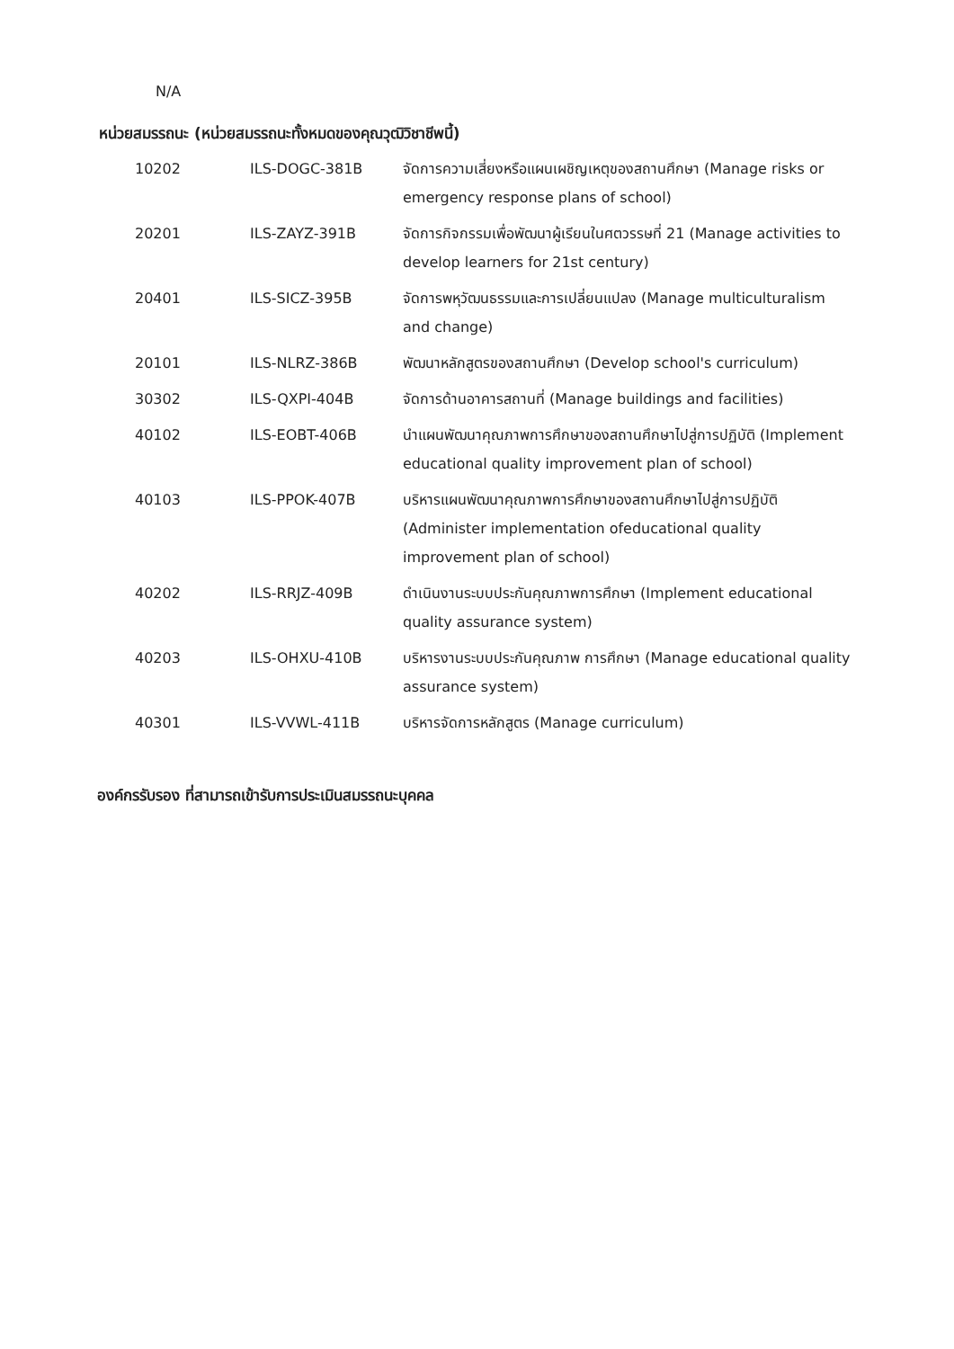N/A
หน่วยสมรรถนะ (หน่วยสมรรถนะทั้งหมดของคุณวุฒิวิชาชีพนี้)
| 10202 | ILS-DOGC-381B | จัดการความเสี่ยงหรือแผนเผชิญเหตุของสถานศึกษา (Manage risks or emergency response plans of school) |
| 20201 | ILS-ZAYZ-391B | จัดการกิจกรรมเพื่อพัฒนาผู้เรียนในศตวรรษที่ 21 (Manage activities to develop learners for 21st century) |
| 20401 | ILS-SICZ-395B | จัดการพหุวัฒนธรรมและการเปลี่ยนแปลง (Manage multiculturalism and change) |
| 20101 | ILS-NLRZ-386B | พัฒนาหลักสูตรของสถานศึกษา (Develop school's curriculum) |
| 30302 | ILS-QXPI-404B | จัดการด้านอาคารสถานที่ (Manage buildings and facilities) |
| 40102 | ILS-EOBT-406B | นำแผนพัฒนาคุณภาพการศึกษาของสถานศึกษาไปสู่การปฏิบัติ (Implement educational quality improvement plan of school) |
| 40103 | ILS-PPOK-407B | บริหารแผนพัฒนาคุณภาพการศึกษาของสถานศึกษาไปสู่การปฏิบัติ (Administer implementation ofeducational quality improvement plan of school) |
| 40202 | ILS-RRJZ-409B | ดำเนินงานระบบประกันคุณภาพการศึกษา (Implement educational quality assurance system) |
| 40203 | ILS-OHXU-410B | บริหารงานระบบประกันคุณภาพ การศึกษา (Manage educational quality assurance system) |
| 40301 | ILS-VVWL-411B | บริหารจัดการหลักสูตร (Manage curriculum) |
องค์กรรับรอง ที่สามารถเข้ารับการประเมินสมรรถนะบุคคล